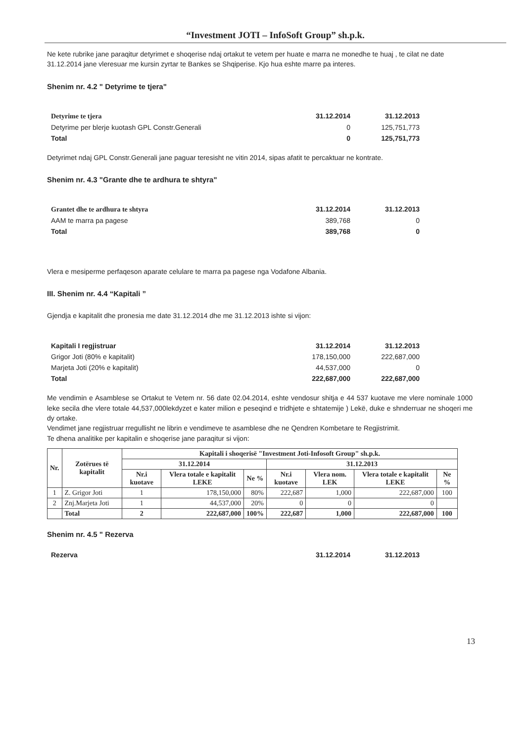“Investment JOTI – InfoSoft Group” sh.p.k.
Ne kete rubrike jane paraqitur detyrimet e shoqerise ndaj ortakut te vetem per huate e marra ne monedhe te huaj , te cilat ne date 31.12.2014 jane vleresuar me kursin zyrtar te Bankes se Shqiperise. Kjo hua eshte marre pa interes.
Shenim nr. 4.2 " Detyrime te tjera"
| Detyrime te tjera | 31.12.2014 | 31.12.2013 |
| Detyrime per blerje kuotash GPL Constr.Generali | 0 | 125,751,773 |
| Total | 0 | 125,751,773 |
Detyrimet ndaj GPL Constr.Generali jane paguar teresisht ne vitin 2014, sipas afatit te percaktuar ne kontrate.
Shenim nr. 4.3 "Grante dhe te ardhura te shtyra"
| Grantet dhe te ardhura te shtyra | 31.12.2014 | 31.12.2013 |
| AAM te marra pa pagese | 389,768 | 0 |
| Total | 389,768 | 0 |
Vlera e mesiperme perfaqeson aparate celulare te marra pa pagese nga Vodafone Albania.
III. Shenim nr. 4.4 “Kapitali ”
Gjendja e kapitalit dhe pronesia me date 31.12.2014 dhe me 31.12.2013 ishte si vijon:
| Kapitali I regjistruar | 31.12.2014 | 31.12.2013 |
| Grigor Joti (80% e kapitalit) | 178,150,000 | 222,687,000 |
| Marjeta Joti (20% e kapitalit) | 44,537,000 | 0 |
| Total | 222,687,000 | 222,687,000 |
Me vendimin e Asamblese se Ortakut te Vetem nr. 56 date 02.04.2014, eshte vendosur shitja e 44 537 kuotave me vlere nominale 1000 leke secila dhe vlere totale 44,537,000lekdyzet e kater milion e peseqind e tridhjete e shtatemije ) Lekë, duke e shnderruar ne shoqeri me dy ortake.
Vendimet jane regjistruar rregullisht ne librin e vendimeve te asamblese dhe ne Qendren Kombetare te Regjistrimit.
Te dhena analitike per kapitalin e shoqerise jane paraqitur si vijon:
| Nr. | Zotërues të kapitalit | Kapitali i shoqerisë "Investment Joti-Infosoft Group" sh.p.k. | | | | | | |
| --- | --- | --- | --- | --- | --- | --- | --- | --- |
| | | 31.12.2014 | | | 31.12.2013 | | | |
| | | Nr.i kuotave | Vlera totale e kapitalit LEKE | Ne % | Nr.i kuotave | Vlera nom. LEK | Vlera totale e kapitalit LEKE | Ne % |
| 1 | Z. Grigor Joti | 1 | 178,150,000 | 80% | 222,687 | 1,000 | 222,687,000 | 100 |
| 2 | Znj.Marjeta Joti | 1 | 44,537,000 | 20% | 0 | 0 | 0 | |
| | Total | 2 | 222,687,000 | 100% | 222,687 | 1,000 | 222,687,000 | 100 |
Shenim nr. 4.5 " Rezerva
| Rezerva | 31.12.2014 | 31.12.2013 |
13